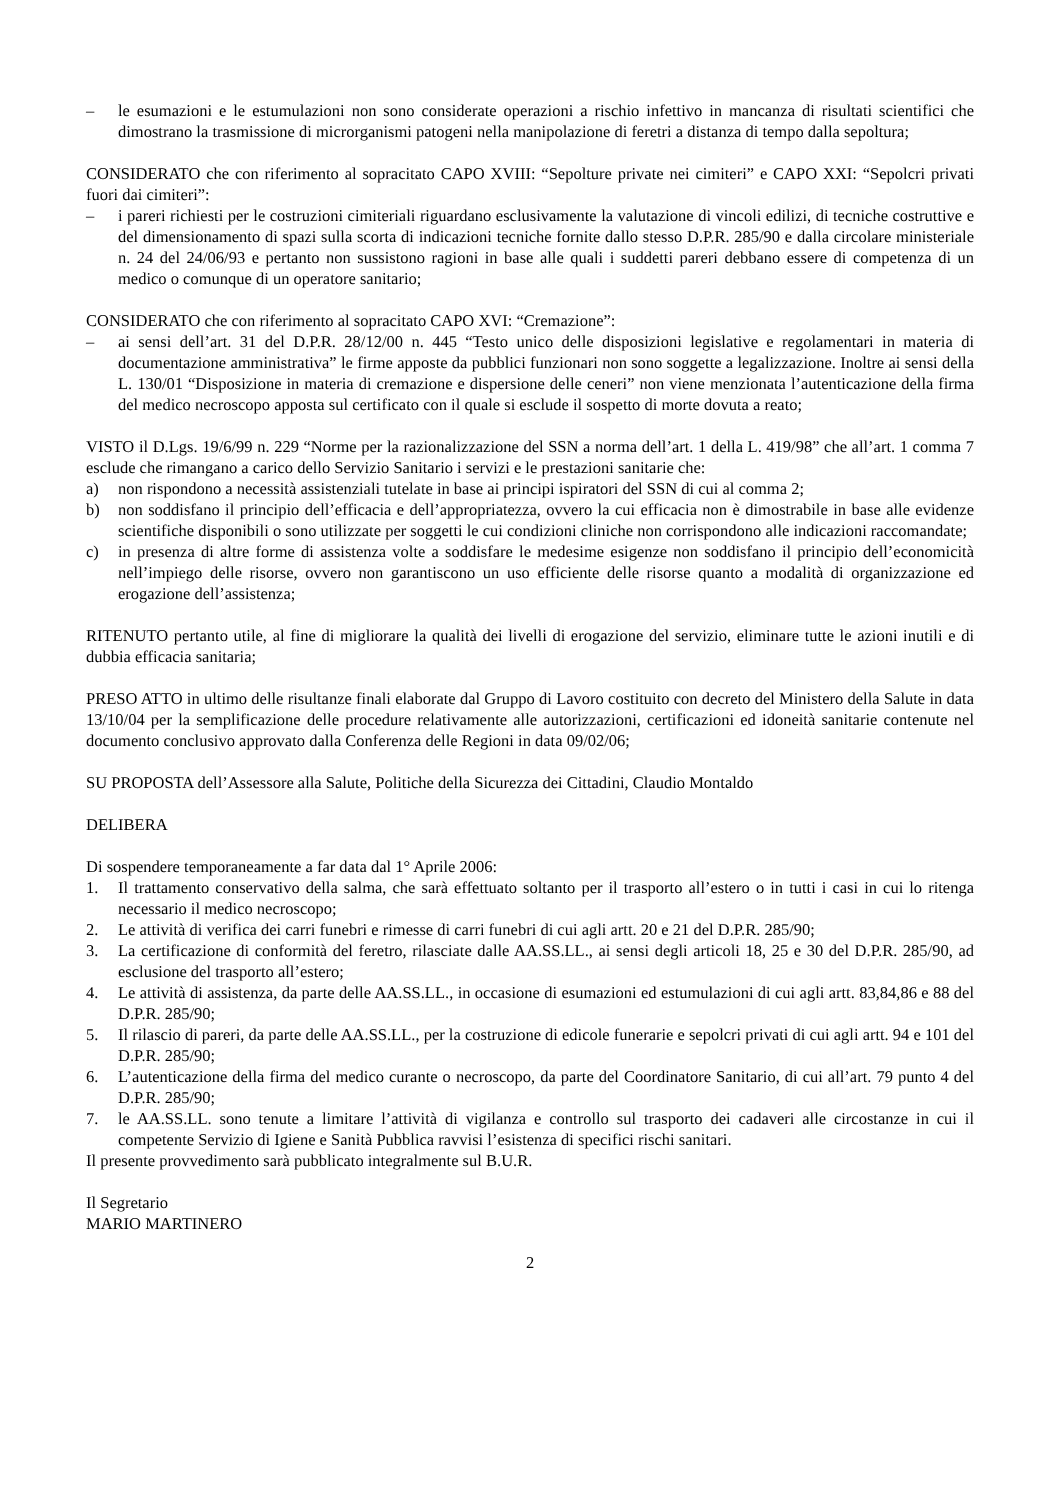– le esumazioni e le estumulazioni non sono considerate operazioni a rischio infettivo in mancanza di risultati scientifici che dimostrano la trasmissione di microrganismi patogeni nella manipolazione di feretri a distanza di tempo dalla sepoltura;
CONSIDERATO che con riferimento al sopracitato CAPO XVIII: “Sepolture private nei cimiteri” e CAPO XXI: “Sepolcri privati fuori dai cimiteri”:
– i pareri richiesti per le costruzioni cimiteriali riguardano esclusivamente la valutazione di vincoli edilizi, di tecniche costruttive e del dimensionamento di spazi sulla scorta di indicazioni tecniche fornite dallo stesso D.P.R. 285/90 e dalla circolare ministeriale n. 24 del 24/06/93 e pertanto non sussistono ragioni in base alle quali i suddetti pareri debbano essere di competenza di un medico o comunque di un operatore sanitario;
CONSIDERATO che con riferimento al sopracitato CAPO XVI: “Cremazione”:
– ai sensi dell’art. 31 del D.P.R. 28/12/00 n. 445 “Testo unico delle disposizioni legislative e regolamentari in materia di documentazione amministrativa” le firme apposte da pubblici funzionari non sono soggette a legalizzazione. Inoltre ai sensi della L. 130/01 “Disposizione in materia di cremazione e dispersione delle ceneri” non viene menzionata l’autenticazione della firma del medico necroscopo apposta sul certificato con il quale si esclude il sospetto di morte dovuta a reato;
VISTO il D.Lgs. 19/6/99 n. 229 “Norme per la razionalizzazione del SSN a norma dell’art. 1 della L. 419/98” che all’art. 1 comma 7 esclude che rimangano a carico dello Servizio Sanitario i servizi e le prestazioni sanitarie che:
a) non rispondono a necessità assistenziali tutelate in base ai principi ispiratori del SSN di cui al comma 2;
b) non soddisfano il principio dell’efficacia e dell’appropriatezza, ovvero la cui efficacia non è dimostrabile in base alle evidenze scientifiche disponibili o sono utilizzate per soggetti le cui condizioni cliniche non corrispondono alle indicazioni raccomandate;
c) in presenza di altre forme di assistenza volte a soddisfare le medesime esigenze non soddisfano il principio dell’economicità nell’impiego delle risorse, ovvero non garantiscono un uso efficiente delle risorse quanto a modalità di organizzazione ed erogazione dell’assistenza;
RITENUTO pertanto utile, al fine di migliorare la qualità dei livelli di erogazione del servizio, eliminare tutte le azioni inutili e di dubbia efficacia sanitaria;
PRESO ATTO in ultimo delle risultanze finali elaborate dal Gruppo di Lavoro costituito con decreto del Ministero della Salute in data 13/10/04 per la semplificazione delle procedure relativamente alle autorizzazioni, certificazioni ed idoneità sanitarie contenute nel documento conclusivo approvato dalla Conferenza delle Regioni in data 09/02/06;
SU PROPOSTA dell’Assessore alla Salute, Politiche della Sicurezza dei Cittadini, Claudio Montaldo
DELIBERA
Di sospendere temporaneamente a far data dal 1° Aprile 2006:
1. Il trattamento conservativo della salma, che sarà effettuato soltanto per il trasporto all’estero o in tutti i casi in cui lo ritenga necessario il medico necroscopo;
2. Le attività di verifica dei carri funebri e rimesse di carri funebri di cui agli artt. 20 e 21 del D.P.R. 285/90;
3. La certificazione di conformità del feretro, rilasciate dalle AA.SS.LL., ai sensi degli articoli 18, 25 e 30 del D.P.R. 285/90, ad esclusione del trasporto all’estero;
4. Le attività di assistenza, da parte delle AA.SS.LL., in occasione di esumazioni ed estumulazioni di cui agli artt. 83,84,86 e 88 del D.P.R. 285/90;
5. Il rilascio di pareri, da parte delle AA.SS.LL., per la costruzione di edicole funerarie e sepolcri privati di cui agli artt. 94 e 101 del D.P.R. 285/90;
6. L’autenticazione della firma del medico curante o necroscopo, da parte del Coordinatore Sanitario, di cui all’art. 79 punto 4 del D.P.R. 285/90;
7. le AA.SS.LL. sono tenute a limitare l’attività di vigilanza e controllo sul trasporto dei cadaveri alle circostanze in cui il competente Servizio di Igiene e Sanità Pubblica ravvisi l’esistenza di specifici rischi sanitari.
Il presente provvedimento sarà pubblicato integralmente sul B.U.R.
Il Segretario
MARIO MARTINERO
2